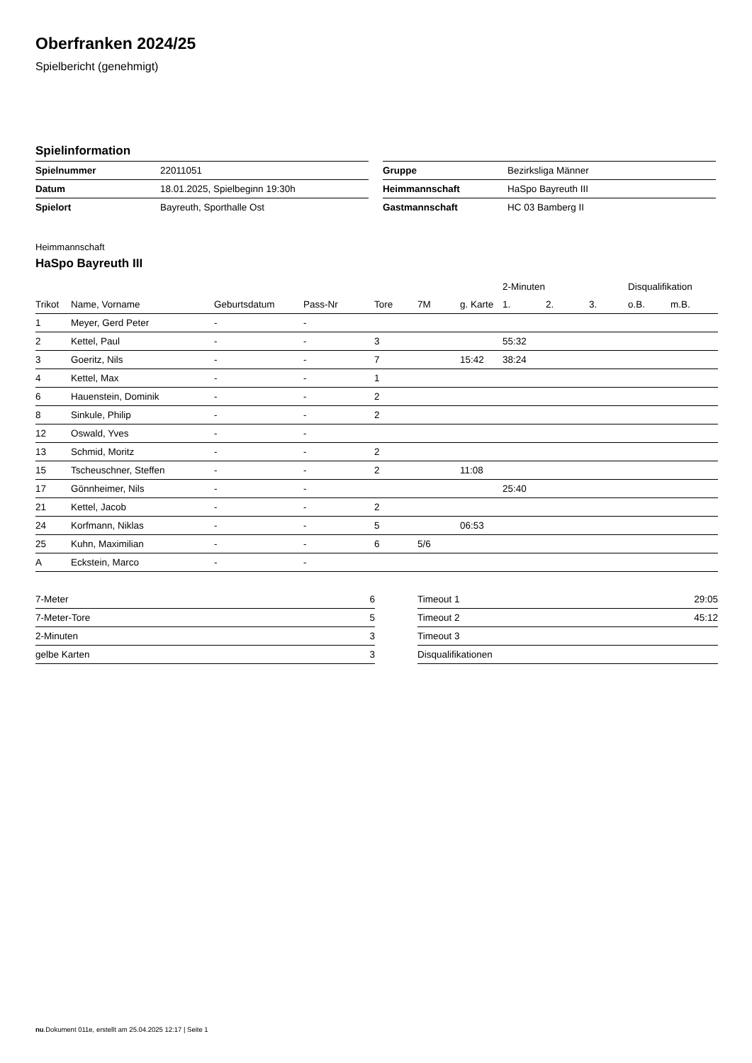Oberfranken 2024/25
Spielbericht (genehmigt)
Spielinformation
| Spielnummer | 22011051 |
| Datum | 18.01.2025, Spielbeginn 19:30h |
| Spielort | Bayreuth, Sporthalle Ost |
| Gruppe | Bezirksliga Männer |
| Heimmannschaft | HaSpo Bayreuth III |
| Gastmannschaft | HC 03 Bamberg II |
Heimmannschaft
HaSpo Bayreuth III
| | | | | | | | 2-Minuten | | | Disqualifikation | |
| --- | --- | --- | --- | --- | --- | --- | --- | --- | --- | --- | --- |
| Trikot | Name, Vorname | Geburtsdatum | Pass-Nr | Tore | 7M | g. Karte | 1. | 2. | 3. | o.B. | m.B. |
| 1 | Meyer, Gerd Peter | - | - | | | | | | | | |
| 2 | Kettel, Paul | - | - | 3 | | | 55:32 | | | | |
| 3 | Goeritz, Nils | - | - | 7 | | 15:42 | 38:24 | | | | |
| 4 | Kettel, Max | - | - | 1 | | | | | | | |
| 6 | Hauenstein, Dominik | - | - | 2 | | | | | | | |
| 8 | Sinkule, Philip | - | - | 2 | | | | | | | |
| 12 | Oswald, Yves | - | - | | | | | | | | |
| 13 | Schmid, Moritz | - | - | 2 | | | | | | | |
| 15 | Tscheuschner, Steffen | - | - | 2 | | 11:08 | | | | | |
| 17 | Gönnheimer, Nils | - | - | | | | 25:40 | | | | |
| 21 | Kettel, Jacob | - | - | 2 | | | | | | | |
| 24 | Korfmann, Niklas | - | - | 5 | | 06:53 | | | | | |
| 25 | Kuhn, Maximilian | - | - | 6 | 5/6 | | | | | | |
| A | Eckstein, Marco | - | - | | | | | | | | |
| 7-Meter | 6 |
| 7-Meter-Tore | 5 |
| 2-Minuten | 3 |
| gelbe Karten | 3 |
| Timeout 1 | 29:05 |
| Timeout 2 | 45:12 |
| Timeout 3 | |
| Disqualifikationen | |
nu.Dokument 011e, erstellt am 25.04.2025 12:17 | Seite 1